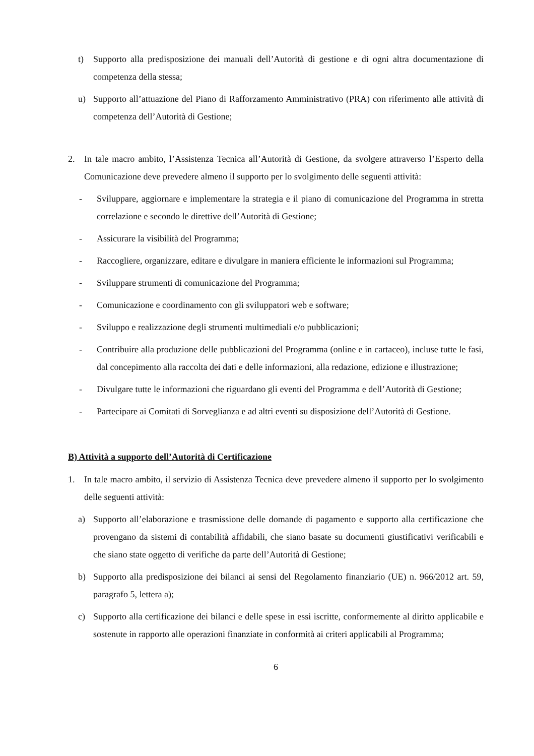t) Supporto alla predisposizione dei manuali dell’Autorità di gestione e di ogni altra documentazione di competenza della stessa;
u) Supporto all’attuazione del Piano di Rafforzamento Amministrativo (PRA) con riferimento alle attività di competenza dell’Autorità di Gestione;
2. In tale macro ambito, l’Assistenza Tecnica all’Autorità di Gestione, da svolgere attraverso l’Esperto della Comunicazione deve prevedere almeno il supporto per lo svolgimento delle seguenti attività:
- Sviluppare, aggiornare e implementare la strategia e il piano di comunicazione del Programma in stretta correlazione e secondo le direttive dell’Autorità di Gestione;
- Assicurare la visibilità del Programma;
- Raccogliere, organizzare, editare e divulgare in maniera efficiente le informazioni sul Programma;
- Sviluppare strumenti di comunicazione del Programma;
- Comunicazione e coordinamento con gli sviluppatori web e software;
- Sviluppo e realizzazione degli strumenti multimediali e/o pubblicazioni;
- Contribuire alla produzione delle pubblicazioni del Programma (online e in cartaceo), incluse tutte le fasi, dal concepimento alla raccolta dei dati e delle informazioni, alla redazione, edizione e illustrazione;
- Divulgare tutte le informazioni che riguardano gli eventi del Programma e dell’Autorità di Gestione;
- Partecipare ai Comitati di Sorveglianza e ad altri eventi su disposizione dell’Autorità di Gestione.
B) Attività a supporto dell’Autorità di Certificazione
1. In tale macro ambito, il servizio di Assistenza Tecnica deve prevedere almeno il supporto per lo svolgimento delle seguenti attività:
a) Supporto all’elaborazione e trasmissione delle domande di pagamento e supporto alla certificazione che provengano da sistemi di contabilità affidabili, che siano basate su documenti giustificativi verificabili e che siano state oggetto di verifiche da parte dell’Autorità di Gestione;
b) Supporto alla predisposizione dei bilanci ai sensi del Regolamento finanziario (UE) n. 966/2012 art. 59, paragrafo 5, lettera a);
c) Supporto alla certificazione dei bilanci e delle spese in essi iscritte, conformemente al diritto applicabile e sostenute in rapporto alle operazioni finanziate in conformità ai criteri applicabili al Programma;
6